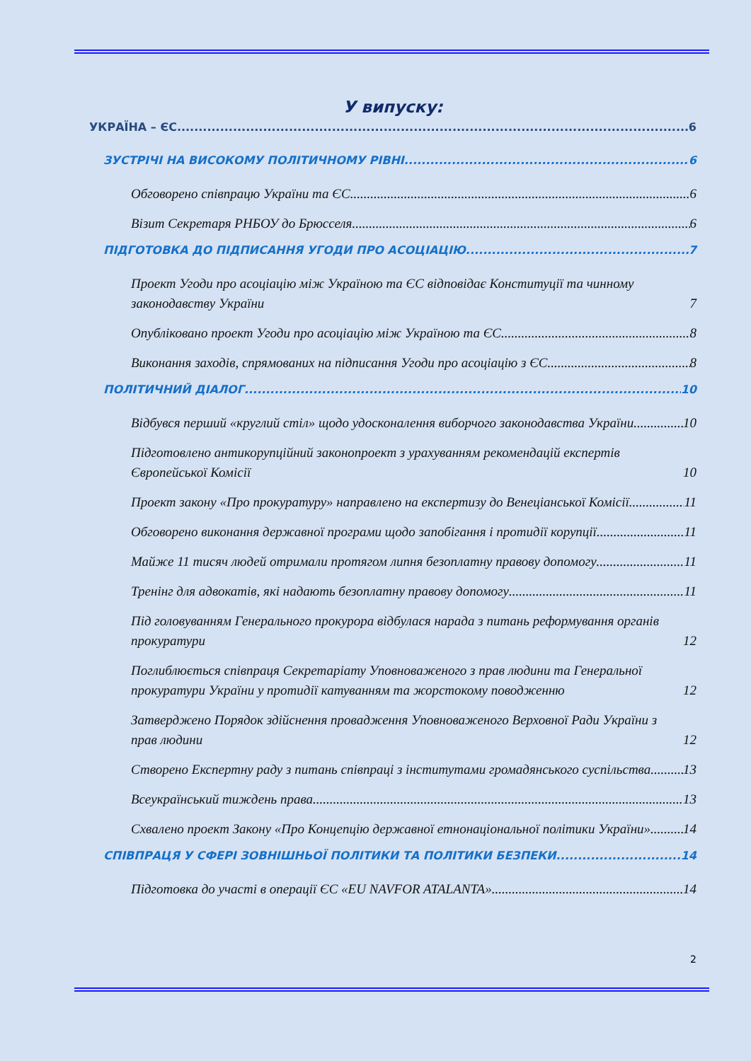У випуску:
УКРАЇНА – ЄС 6
ЗУСТРІЧІ НА ВИСОКОМУ ПОЛІТИЧНОМУ РІВНІ 6
Обговорено співпрацю України та ЄС 6
Візит Секретаря РНБОУ до Брюсселя 6
ПІДГОТОВКА ДО ПІДПИСАННЯ УГОДИ ПРО АСОЦІАЦІЮ 7
Проект Угоди про асоціацію між Україною та ЄС відповідає Конституції та чинному законодавству України 7
Опубліковано проект Угоди про асоціацію між Україною та ЄС 8
Виконання заходів, спрямованих на підписання Угоди про асоціацію з ЄС 8
ПОЛІТИЧНИЙ ДІАЛОГ 10
Відбувся перший «круглий стіл» щодо удосконалення виборчого законодавства України 10
Підготовлено антикорупційний законопроект з урахуванням рекомендацій експертів Європейської Комісії 10
Проект закону «Про прокуратуру» направлено на експертизу до Венеціанської Комісії 11
Обговорено виконання державної програми щодо запобігання і протидії корупції 11
Майже 11 тисяч людей отримали протягом липня безоплатну правову допомогу 11
Тренінг для адвокатів, які надають безоплатну правову допомогу 11
Під головуванням Генерального прокурора відбулася нарада з питань реформування органів прокуратури 12
Поглиблюється співпраця Секретаріату Уповноваженого з прав людини та Генеральної прокуратури України у протидії катуванням та жорстокому поводженню 12
Затверджено Порядок здійснення провадження Уповноваженого Верховної Ради України з прав людини 12
Створено Експертну раду з питань співпраці з інститутами громадянського суспільства 13
Всеукраїнський тиждень права 13
Схвалено проект Закону «Про Концепцію державної етнонаціональної політики України» 14
СПІВПРАЦЯ У СФЕРІ ЗОВНІШНЬОЇ ПОЛІТИКИ ТА ПОЛІТИКИ БЕЗПЕКИ 14
Підготовка до участі в операції ЄС «EU NAVFOR ATALANTA» 14
2